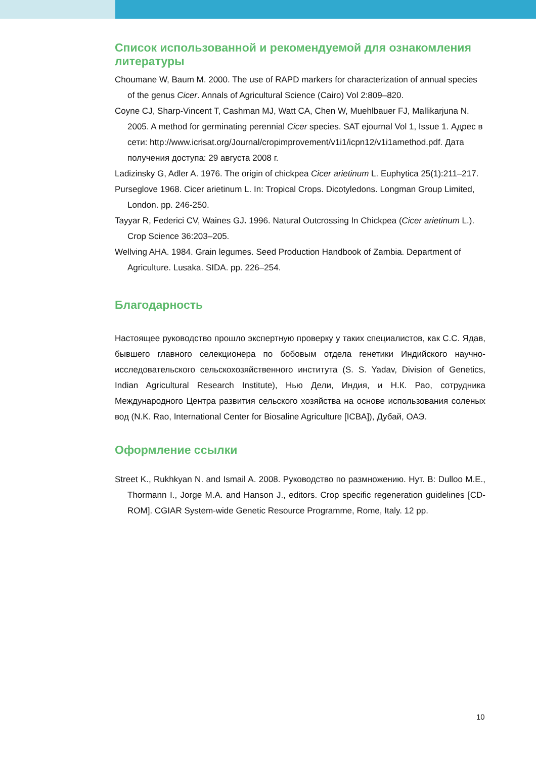Список использованной и рекомендуемой для ознакомления литературы
Choumane W, Baum M. 2000. The use of RAPD markers for characterization of annual species of the genus Cicer. Annals of Agricultural Science (Cairo) Vol 2:809–820.
Coyne CJ, Sharp-Vincent T, Cashman MJ, Watt CA, Chen W, Muehlbauer FJ, Mallikarjuna N. 2005. A method for germinating perennial Cicer species. SAT ejournal Vol 1, Issue 1. Адрес в сети: http://www.icrisat.org/Journal/cropimprovement/v1i1/icpn12/v1i1amethod.pdf. Дата получения доступа: 29 августа 2008 г.
Ladizinsky G, Adler A. 1976. The origin of chickpea Cicer arietinum L. Euphytica 25(1):211–217.
Purseglove 1968. Cicer arietinum L. In: Tropical Crops. Dicotyledons. Longman Group Limited, London. pp. 246-250.
Tayyar R, Federici CV, Waines GJ. 1996. Natural Outcrossing In Chickpea (Cicer arietinum L.). Crop Science 36:203–205.
Wellving AHA. 1984. Grain legumes. Seed Production Handbook of Zambia. Department of Agriculture. Lusaka. SIDA. pp. 226–254.
Благодарность
Настоящее руководство прошло экспертную проверку у таких специалистов, как С.С. Ядав, бывшего главного селекционера по бобовым отдела генетики Индийского научно-исследовательского сельскохозяйственного института (S. S. Yadav, Division of Genetics, Indian Agricultural Research Institute), Нью Дели, Индия, и Н.К. Рао, сотрудника Международного Центра развития сельского хозяйства на основе использования соленых вод (N.K. Rao, International Center for Biosaline Agriculture [ICBA]), Дубай, ОАЭ.
Оформление ссылки
Street K., Rukhkyan N. and Ismail A. 2008. Руководство по размножению. Нут. В: Dulloo M.E., Thormann I., Jorge M.A. and Hanson J., editors. Crop specific regeneration guidelines [CD-ROM]. CGIAR System-wide Genetic Resource Programme, Rome, Italy. 12 pp.
10